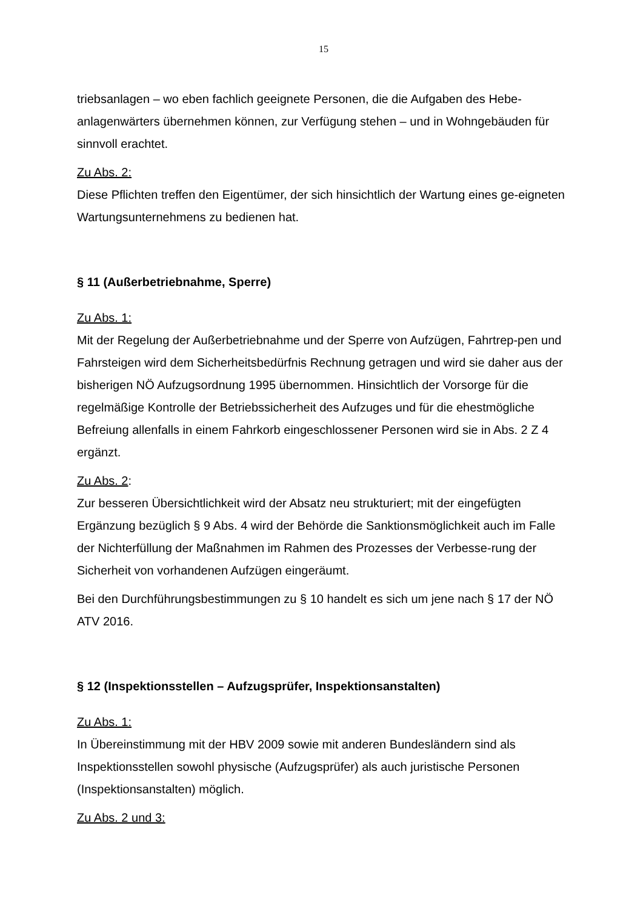15
triebsanlagen – wo eben fachlich geeignete Personen, die die Aufgaben des Hebe-anlagenwärters übernehmen können, zur Verfügung stehen – und in Wohngebäuden für sinnvoll erachtet.
Zu Abs. 2:
Diese Pflichten treffen den Eigentümer, der sich hinsichtlich der Wartung eines ge-eigneten Wartungsunternehmens zu bedienen hat.
§ 11 (Außerbetriebnahme, Sperre)
Zu Abs. 1:
Mit der Regelung der Außerbetriebnahme und der Sperre von Aufzügen, Fahrtrep-pen und Fahrsteigen wird dem Sicherheitsbedürfnis Rechnung getragen und wird sie daher aus der bisherigen NÖ Aufzugsordnung 1995 übernommen. Hinsichtlich der Vorsorge für die regelmäßige Kontrolle der Betriebssicherheit des Aufzuges und für die ehestmögliche Befreiung allenfalls in einem Fahrkorb eingeschlossener Personen wird sie in Abs. 2 Z 4 ergänzt.
Zu Abs. 2:
Zur besseren Übersichtlichkeit wird der Absatz neu strukturiert; mit der eingefügten Ergänzung bezüglich § 9 Abs. 4 wird der Behörde die Sanktionsmöglichkeit auch im Falle der Nichterfüllung der Maßnahmen im Rahmen des Prozesses der Verbesse-rung der Sicherheit von vorhandenen Aufzügen eingeräumt.
Bei den Durchführungsbestimmungen zu § 10 handelt es sich um jene nach § 17 der NÖ ATV 2016.
§ 12 (Inspektionsstellen – Aufzugsprüfer, Inspektionsanstalten)
Zu Abs. 1:
In Übereinstimmung mit der HBV 2009 sowie mit anderen Bundesländern sind als Inspektionsstellen sowohl physische (Aufzugsprüfer) als auch juristische Personen (Inspektionsanstalten) möglich.
Zu Abs. 2 und 3: